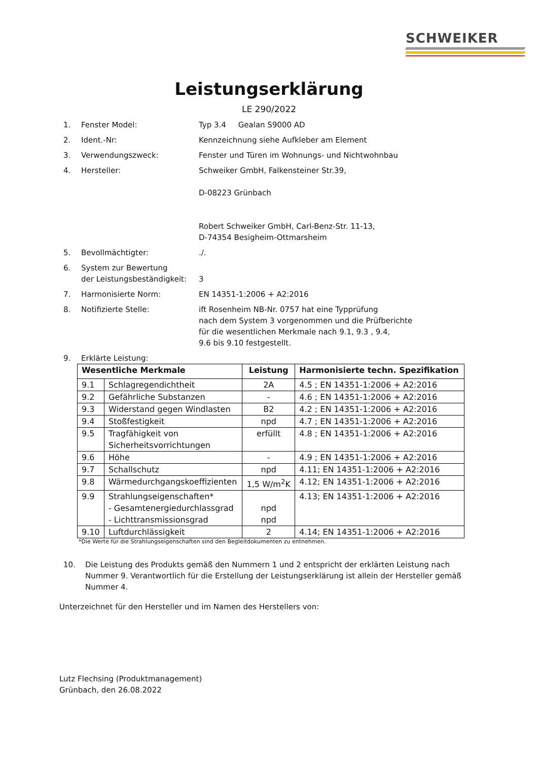SCHWEIKER
Leistungserklärung
LE 290/2022
1. Fenster Model: Typ 3.4 Gealan S9000 AD
2. Ident.-Nr: Kennzeichnung siehe Aufkleber am Element
3. Verwendungszweck: Fenster und Türen im Wohnungs- und Nichtwohnbau
4. Hersteller: Schweiker GmbH, Falkensteiner Str.39,
D-08223 Grünbach
Robert Schweiker GmbH, Carl-Benz-Str. 11-13,
D-74354 Besigheim-Ottmarsheim
5. Bevollmächtigter: ./.
6. System zur Bewertung
der Leistungsbeständigkeit:
3
7. Harmonisierte Norm: EN 14351-1:2006 + A2:2016
8. Notifizierte Stelle: ift Rosenheim NB-Nr. 0757 hat eine Typprüfung
nach dem System 3 vorgenommen und die Prüfberichte
für die wesentlichen Merkmale nach 9.1, 9.3 , 9.4,
9.6 bis 9.10 festgestellt.
9. Erklärte Leistung:
| Wesentliche Merkmale | | Leistung | Harmonisierte techn. Spezifikation |
| --- | --- | --- | --- |
| 9.1 | Schlagregendichtheit | 2A | 4.5 ; EN 14351-1:2006 + A2:2016 |
| 9.2 | Gefährliche Substanzen | - | 4.6 ; EN 14351-1:2006 + A2:2016 |
| 9.3 | Widerstand gegen Windlasten | B2 | 4.2 ; EN 14351-1:2006 + A2:2016 |
| 9.4 | Stoßfestigkeit | npd | 4.7 ; EN 14351-1:2006 + A2:2016 |
| 9.5 | Tragfähigkeit von Sicherheitsvorrichtungen | erfüllt | 4.8 ; EN 14351-1:2006 + A2:2016 |
| 9.6 | Höhe | - | 4.9 ; EN 14351-1:2006 + A2:2016 |
| 9.7 | Schallschutz | npd | 4.11; EN 14351-1:2006 + A2:2016 |
| 9.8 | Wärmedurchgangskoeffizienten | 1,5 W/m<sup>2</sup>K | 4.12; EN 14351-1:2006 + A2:2016 |
| 9.9 | Strahlungseigenschaften* - Gesamtenergiedurchlassgrad - Lichttransmissionsgrad | npd npd | 4.13; EN 14351-1:2006 + A2:2016 |
| 9.10 | Luftdurchlässigkeit | 2 | 4.14; EN 14351-1:2006 + A2:2016 |
*Die Werte für die Strahlungseigenschaften sind den Begleitdokumenten zu entnehmen.
10. Die Leistung des Produkts gemäß den Nummern 1 und 2 entspricht der erklärten Leistung nach Nummer 9. Verantwortlich für die Erstellung der Leistungserklärung ist allein der Hersteller gemäß Nummer 4.
Unterzeichnet für den Hersteller und im Namen des Herstellers von:
Lutz Flechsing (Produktmanagement)
Grünbach, den 26.08.2022